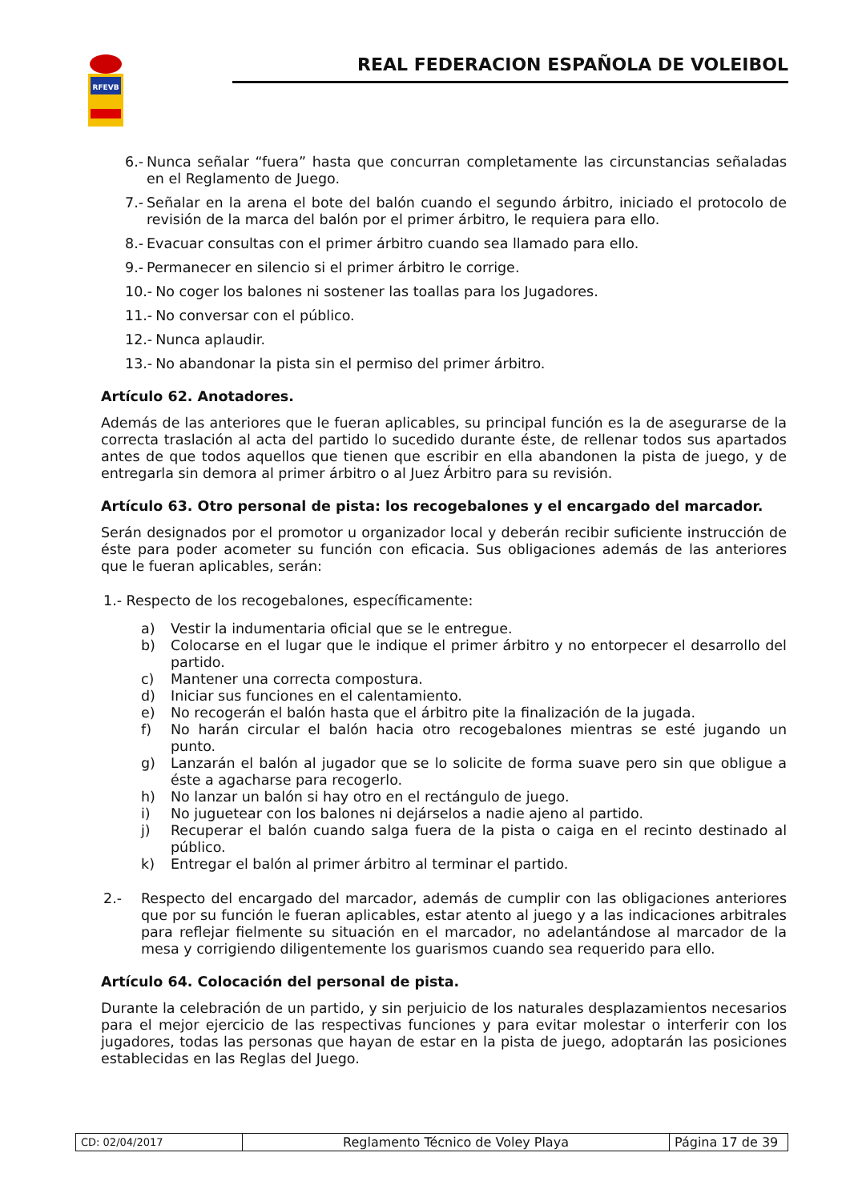RFEVB
REAL FEDERACION ESPAÑOLA DE VOLEIBOL
6.- Nunca señalar “fuera” hasta que concurran completamente las circunstancias señaladas en el Reglamento de Juego.
7.- Señalar en la arena el bote del balón cuando el segundo árbitro, iniciado el protocolo de revisión de la marca del balón por el primer árbitro, le requiera para ello.
8.- Evacuar consultas con el primer árbitro cuando sea llamado para ello.
9.- Permanecer en silencio si el primer árbitro le corrige.
10.- No coger los balones ni sostener las toallas para los Jugadores.
11.- No conversar con el público.
12.- Nunca aplaudir.
13.- No abandonar la pista sin el permiso del primer árbitro.
Artículo 62. Anotadores.
Además de las anteriores que le fueran aplicables, su principal función es la de asegurarse de la correcta traslación al acta del partido lo sucedido durante éste, de rellenar todos sus apartados antes de que todos aquellos que tienen que escribir en ella abandonen la pista de juego, y de entregarla sin demora al primer árbitro o al Juez Árbitro para su revisión.
Artículo 63. Otro personal de pista: los recogebalones y el encargado del marcador.
Serán designados por el promotor u organizador local y deberán recibir suficiente instrucción de éste para poder acometer su función con eficacia. Sus obligaciones además de las anteriores que le fueran aplicables, serán:
1.- Respecto de los recogebalones, específicamente:
a) Vestir la indumentaria oficial que se le entregue.
b) Colocarse en el lugar que le indique el primer árbitro y no entorpecer el desarrollo del partido.
c) Mantener una correcta compostura.
d) Iniciar sus funciones en el calentamiento.
e) No recogerán el balón hasta que el árbitro pite la finalización de la jugada.
f) No harán circular el balón hacia otro recogebalones mientras se esté jugando un punto.
g) Lanzarán el balón al jugador que se lo solicite de forma suave pero sin que obligue a éste a agacharse para recogerlo.
h) No lanzar un balón si hay otro en el rectángulo de juego.
i) No juguetear con los balones ni dejárselos a nadie ajeno al partido.
j) Recuperar el balón cuando salga fuera de la pista o caiga en el recinto destinado al público.
k) Entregar el balón al primer árbitro al terminar el partido.
2.- Respecto del encargado del marcador, además de cumplir con las obligaciones anteriores que por su función le fueran aplicables, estar atento al juego y a las indicaciones arbitrales para reflejar fielmente su situación en el marcador, no adelantándose al marcador de la mesa y corrigiendo diligentemente los guarismos cuando sea requerido para ello.
Artículo 64. Colocación del personal de pista.
Durante la celebración de un partido, y sin perjuicio de los naturales desplazamientos necesarios para el mejor ejercicio de las respectivas funciones y para evitar molestar o interferir con los jugadores, todas las personas que hayan de estar en la pista de juego, adoptarán las posiciones establecidas en las Reglas del Juego.
| CD: 02/04/2017 | Reglamento Técnico de Voley Playa | Página 17 de 39 |